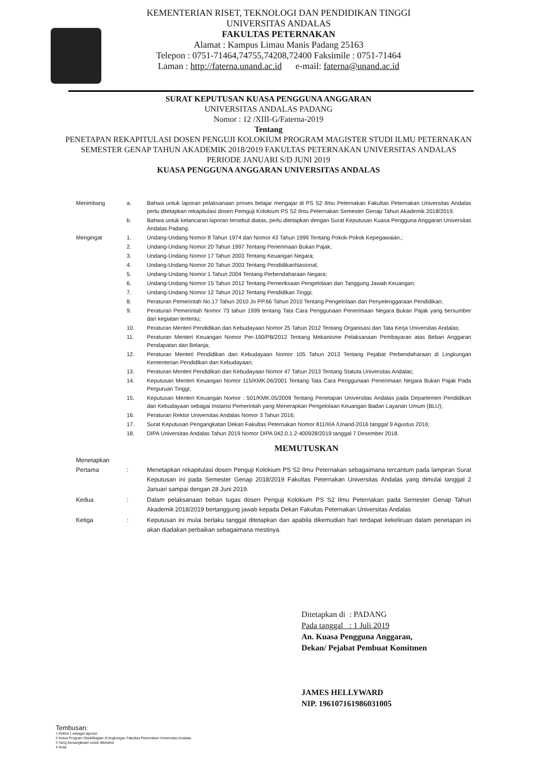KEMENTERIAN RISET, TEKNOLOGI DAN PENDIDIKAN TINGGI
UNIVERSITAS ANDALAS
FAKULTAS PETERNAKAN
Alamat : Kampus Limau Manis Padang 25163
Telepon : 0751-71464,74755,74208,72400 Faksimile : 0751-71464
Laman : http://faterna.unand.ac.id e-mail: faterna@unand.ac.id
SURAT KEPUTUSAN KUASA PENGGUNA ANGGARAN
UNIVERSITAS ANDALAS PADANG
Nomor : 12 /XIII-G/Faterna-2019
Tentang
PENETAPAN REKAPITULASI DOSEN PENGUJI KOLOKIUM PROGRAM MAGISTER STUDI ILMU PETERNAKAN SEMESTER GENAP TAHUN AKADEMIK 2018/2019 FAKULTAS PETERNAKAN UNIVERSITAS ANDALAS
PERIODE JANUARI S/D JUNI 2019
KUASA PENGGUNA ANGGARAN UNIVERSITAS ANDALAS
Menimbang a. Bahwa untuk laporan pelaksanaan proses belajar mengajar di PS S2 Ilmu Peternakan Fakultas Peternakan Universitas Andalas perlu ditetapkan rekapitulasi dosen Pemguji Kolokium PS S2 Ilmu Peternakan Semester Genap Tahun Akademik 2018/2019.
b. Bahwa untuk kelancaran laporan tersebut diatas, perlu ditetapkan dengan Surat Keputusan Kuasa Pengguna Anggaran Universitas Andalas Padang.
Mengingat 1. Undang-Undang Nomor 8 Tahun 1974 dan Nomor 43 Tahun 1999 Tentang Pokok-Pokok Kepegawaian.;
2. Undang-Undang Nomor 20 Tahun 1997 Tentang Penerimaan Bukan Pajak;
3. Undang-Undang Nomor 17 Tahun 2003 Tentang Keuangan Negara;
4. Undang-Undang Nomor 20 Tahun 2003 Tentang PendidikanNasional;
5. Undang-Undang Nomor 1 Tahun 2004 Tentang Perbendaharaan Negara;
6. Undang-Undang Nomor 15 Tahun 2012 Tentang Pemeriksaan Pengelolaan dan Tanggung Jawab Keuangan;
7. Undang-Undang Nomor 12 Tahun 2012 Tentang Pendidikan Tinggi;
8. Peraturan Pemerintah No.17 Tahun 2010 Jo PP.66 Tahun 2010 Tentang Pengelolaan dan Penyelenggaraan Pendidikan;
9. Peraturan Pemerintah Nomor 73 tahun 1999 tentang Tata Cara Penggunaan Penerimaan Negara Bukan Pajak yang bersumber dari kegiatan tertentu;
10. Peraturan Menteri Pendidikan dan Kebudayaan Nomor 25 Tahun 2012 Tentang Organisasi dan Tata Kerja Universitas Andalas;
11. Peraturan Menteri Keuangan Nomor Per-190/PB/2012 Tentang Mekanisme Pelaksanaan Pembayaran atas Beban Anggaran Pendapatan dan Belanja;
12. Peraturan Menteri Pendidikan dan Kebudayaan Nomor 105 Tahun 2013 Tentang Pejabat Perbendaharaan di Lingkungan Kementerian Pendidikan dan Kebudayaan;
13. Peraturan Menteri Pendidikan dan Kebudayaan Nomor 47 Tahun 2013 Tentang Statuta Universitas Andalas;
14. Keputusan Menteri Keuangan Nomor 115/KMK.06/2001 Tentang Tata Cara Penggunaan Penerimaan Negara Bukan Pajak Pada Perguruan Tinggi;
15. Keputusan Menteri Keuangan Nomor : 501/KMK.05/2009 Tentang Penetapan Universitas Andalas pada Departemen Pendidikan dan Kebudayaan sebagai Instansi Pemerintah yang Menerapkan Pengelolaan Keuangan Badan Layanan Umum (BLU);
16. Peraturan Rektor Universitas Andalas Nomor 3 Tahun 2016;
17. Surat Keputusan Pengangkatan Dekan Fakultas Peternakan Nomor 811/IIIA /Unand-2016 tanggal 9 Agustus 2016;
18. DIPA Universitas Andalas Tahun 2019 Nomor DIPA 042.0.1.2-400928/2019 tanggal 7 Desember 2018.
MEMUTUSKAN
Menetapkan
Pertama
:
Menetapkan rekapitulasi dosen Penguji Kolokium PS S2 Ilmu Peternakan sebagaimana tercantum pada lampiran Surat Keputusan ini pada Semester Genap 2018/2019 Fakultas Peternakan Universitas Andalas yang dimulai tanggal 2 Januari sampai dengan 28 Juni 2019.
Kedua : Dalam pelaksanaan beban tugas dosen Penguji Kolokium PS S2 Ilmu Peternakan pada Semester Genap Tahun Akademik 2018/2019 bertanggung jawab kepada Dekan Fakultas Peternakan Universitas Andalas
Ketiga : Keputusan ini mulai berlaku tanggal ditetapkan dan apabila dikemudian hari terdapat kekeliruan dalam penetapan ini akan diadakan perbaikan sebagaimana mestinya.
Ditetapkan di : PADANG
Pada tanggal : 1 Juli 2019
An. Kuasa Pengguna Anggaran,
Dekan/ Pejabat Pembuat Komitmen
JAMES HELLYWARD
NIP. 196107161986031005
Tembusan:
1 Rektor ( sebagai laporan
2 Ketua Program Studi/Bagian di lingkungan Fakultas Peternakan Universitas Andalas
3 Yang bersangkutan untuk diketahui
4 Arsip